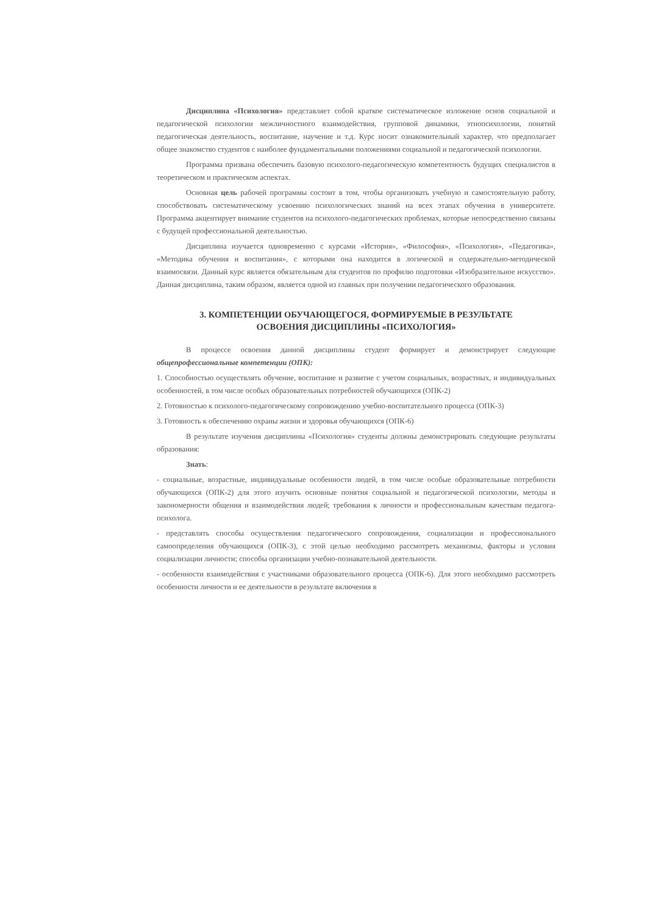Дисциплина «Психология» представляет собой краткое систематическое изложение основ социальной и педагогической психологии межличностного взаимодействия, групповой динамики, этнопсихологии, понятий педагогическая деятельность, воспитание, научение и т.д. Курс носит ознакомительный характер, что предполагает общее знакомство студентов с наиболее фундаментальными положениями социальной и педагогической психологии.
Программа призвана обеспечить базовую психолого-педагогическую компетентность будущих специалистов в теоретическом и практическом аспектах.
Основная цель рабочей программы состоит в том, чтобы организовать учебную и самостоятельную работу, способствовать систематическому усвоению психологических знаний на всех этапах обучения в университете. Программа акцентирует внимание студентов на психолого-педагогических проблемах, которые непосредственно связаны с будущей профессиональной деятельностью.
Дисциплина изучается одновременно с курсами «История», «Философия», «Психология», «Педагогика», «Методика обучения и воспитания», с которыми она находится в логической и содержательно-методической взаимосвязи. Данный курс является обязательным для студентов по профилю подготовки «Изобразительное искусство». Данная дисциплина, таким образом, является одной из главных при получении педагогического образования.
3. КОМПЕТЕНЦИИ ОБУЧАЮЩЕГОСЯ, ФОРМИРУЕМЫЕ В РЕЗУЛЬТАТЕ
ОСВОЕНИЯ ДИСЦИПЛИНЫ «ПСИХОЛОГИЯ»
В процессе освоения данной дисциплины студент формирует и демонстрирует следующие общепрофессиональные компетенции (ОПК):
1. Способностью осуществлять обучение, воспитание и развитие с учетом социальных, возрастных, и индивидуальных особенностей, в том числе особых образовательных потребностей обучающихся (ОПК-2)
2. Готовностью к психолого-педагогическому сопровождению учебно-воспитательного процесса (ОПК-3)
3. Готовность к обеспечению охраны жизни и здоровья обучающихся (ОПК-6)
В результате изучения дисциплины «Психология» студенты должны демонстрировать следующие результаты образования:
Знать:
- социальные, возрастные, индивидуальные особенности людей, в том числе особые образовательные потребности обучающихся (ОПК-2) для этого изучить основные понятия социальной и педагогической психологии, методы и закономерности общения и взаимодействия людей; требования к личности и профессиональным качествам педагога-психолога.
- представлять способы осуществления педагогического сопровождения, социализации и профессионального самоопределения обучающихся (ОПК-3), с этой целью необходимо рассмотреть механизмы, факторы и условия социализации личности; способы организации учебно-познавательной деятельности.
- особенности взаимодействия с участниками образовательного процесса (ОПК-6). Для этого необходимо рассмотреть особенности личности и ее деятельности в результате включения в